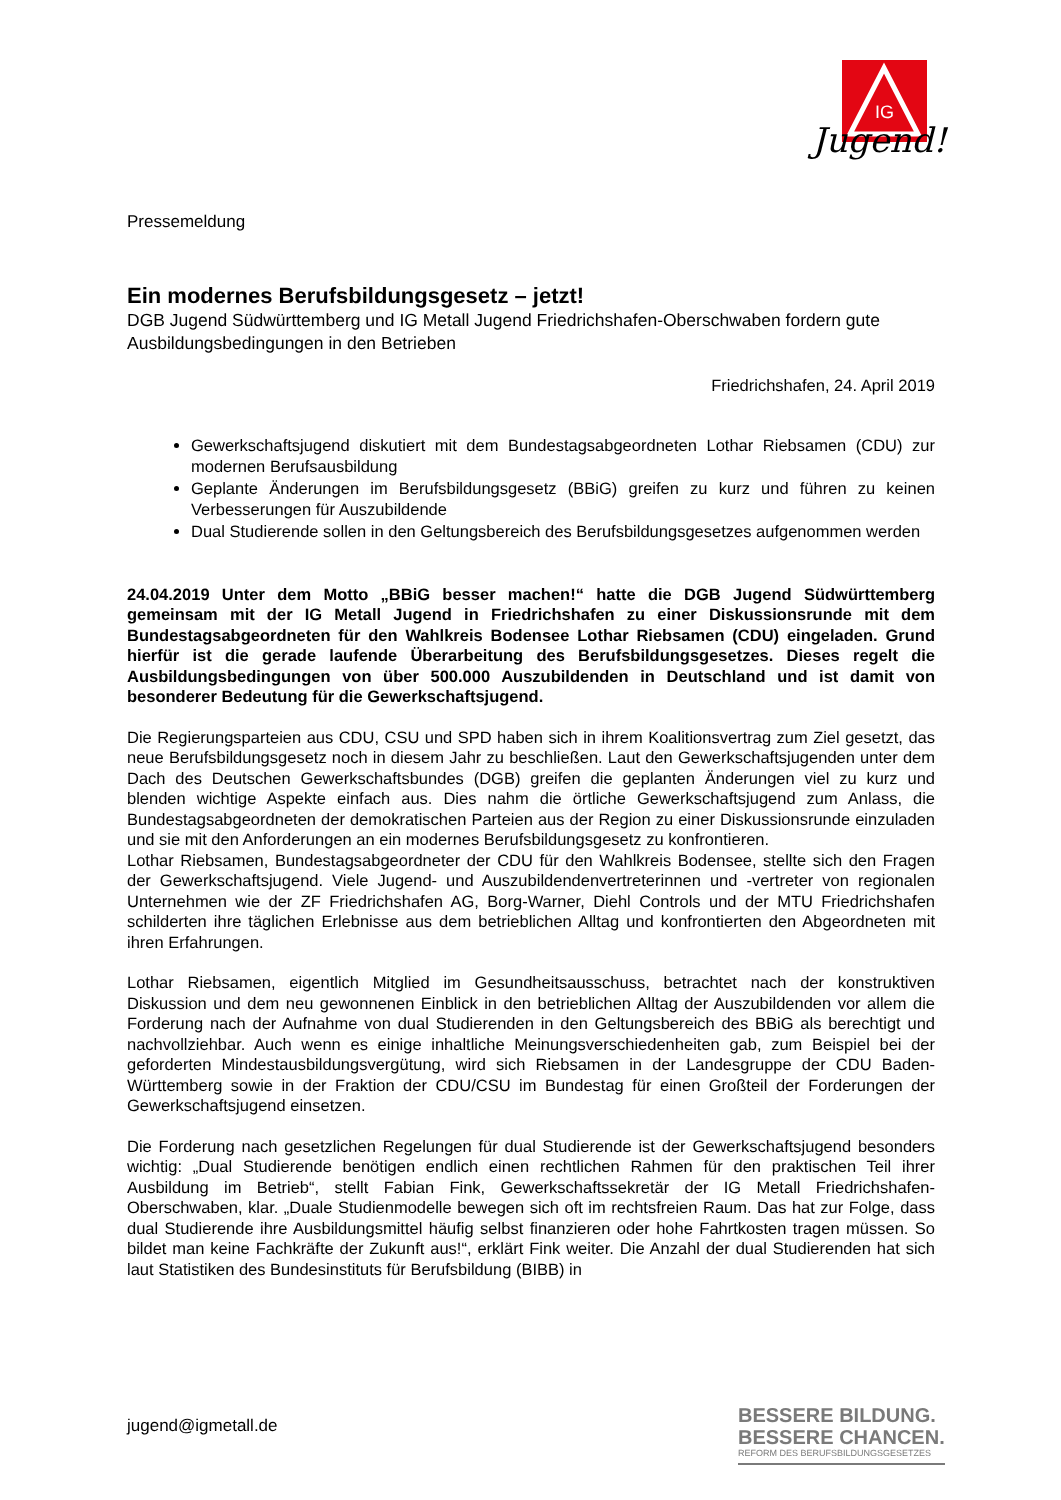IG
Jugend!
Pressemeldung
Ein modernes Berufsbildungsgesetz – jetzt!
DGB Jugend Südwürttemberg und IG Metall Jugend Friedrichshafen-Oberschwaben fordern gute Ausbildungsbedingungen in den Betrieben
Friedrichshafen, 24. April 2019
Gewerkschaftsjugend diskutiert mit dem Bundestagsabgeordneten Lothar Riebsamen (CDU) zur modernen Berufsausbildung
Geplante Änderungen im Berufsbildungsgesetz (BBiG) greifen zu kurz und führen zu keinen Verbesserungen für Auszubildende
Dual Studierende sollen in den Geltungsbereich des Berufsbildungsgesetzes aufgenommen werden
24.04.2019 Unter dem Motto „BBiG besser machen!“ hatte die DGB Jugend Südwürttemberg gemeinsam mit der IG Metall Jugend in Friedrichshafen zu einer Diskussionsrunde mit dem Bundestagsabgeordneten für den Wahlkreis Bodensee Lothar Riebsamen (CDU) eingeladen. Grund hierfür ist die gerade laufende Überarbeitung des Berufsbildungsgesetzes. Dieses regelt die Ausbildungsbedingungen von über 500.000 Auszubildenden in Deutschland und ist damit von besonderer Bedeutung für die Gewerkschaftsjugend.
Die Regierungsparteien aus CDU, CSU und SPD haben sich in ihrem Koalitionsvertrag zum Ziel gesetzt, das neue Berufsbildungsgesetz noch in diesem Jahr zu beschließen. Laut den Gewerkschaftsjugenden unter dem Dach des Deutschen Gewerkschaftsbundes (DGB) greifen die geplanten Änderungen viel zu kurz und blenden wichtige Aspekte einfach aus. Dies nahm die örtliche Gewerkschaftsjugend zum Anlass, die Bundestagsabgeordneten der demokratischen Parteien aus der Region zu einer Diskussionsrunde einzuladen und sie mit den Anforderungen an ein modernes Berufsbildungsgesetz zu konfrontieren.
Lothar Riebsamen, Bundestagsabgeordneter der CDU für den Wahlkreis Bodensee, stellte sich den Fragen der Gewerkschaftsjugend. Viele Jugend- und Auszubildendenvertreterinnen und -vertreter von regionalen Unternehmen wie der ZF Friedrichshafen AG, Borg-Warner, Diehl Controls und der MTU Friedrichshafen schilderten ihre täglichen Erlebnisse aus dem betrieblichen Alltag und konfrontierten den Abgeordneten mit ihren Erfahrungen.
Lothar Riebsamen, eigentlich Mitglied im Gesundheitsausschuss, betrachtet nach der konstruktiven Diskussion und dem neu gewonnenen Einblick in den betrieblichen Alltag der Auszubildenden vor allem die Forderung nach der Aufnahme von dual Studierenden in den Geltungsbereich des BBiG als berechtigt und nachvollziehbar. Auch wenn es einige inhaltliche Meinungsverschiedenheiten gab, zum Beispiel bei der geforderten Mindestausbildungsvergütung, wird sich Riebsamen in der Landesgruppe der CDU Baden-Württemberg sowie in der Fraktion der CDU/CSU im Bundestag für einen Großteil der Forderungen der Gewerkschaftsjugend einsetzen.
Die Forderung nach gesetzlichen Regelungen für dual Studierende ist der Gewerkschaftsjugend besonders wichtig: „Dual Studierende benötigen endlich einen rechtlichen Rahmen für den praktischen Teil ihrer Ausbildung im Betrieb“, stellt Fabian Fink, Gewerkschaftssekretär der IG Metall Friedrichshafen-Oberschwaben, klar. „Duale Studienmodelle bewegen sich oft im rechtsfreien Raum. Das hat zur Folge, dass dual Studierende ihre Ausbildungsmittel häufig selbst finanzieren oder hohe Fahrtkosten tragen müssen. So bildet man keine Fachkräfte der Zukunft aus!“, erklärt Fink weiter. Die Anzahl der dual Studierenden hat sich laut Statistiken des Bundesinstituts für Berufsbildung (BIBB) in
jugend@igmetall.de
BESSERE BILDUNG.
BESSERE CHANCEN.
REFORM DES BERUFSBILDUNGSGESETZES